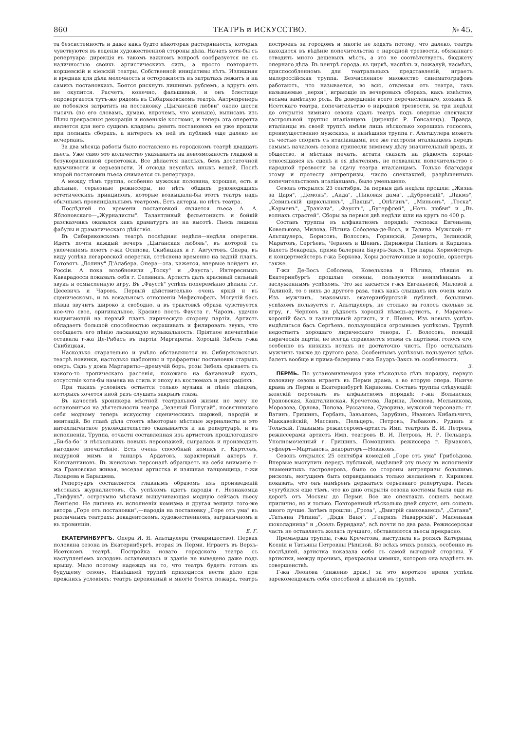860 ТЕАТРЪ и ИСКУССТВО. № 45.
та безсистемность и даже какъ будто нѣкоторая растерянность, которыя чувствуются въ веденіи художественной стороны дѣла. Начать хотя-бы съ репертуара: дирекція въ такомъ важномъ вопросѣ сообразуется не съ наличностью своихъ артистическихъ силъ, а просто повторяетъ коршевскій и кіевскій театры. Собственной иниціативы нѣтъ. Излишняя и вредная для дѣла мелочность и осторожность въ затратахъ лежитъ и на самихъ постановкахъ. Боятся рискнуть лишнимъ рублемъ, а вдругъ онъ не окупится. Расчетъ, конечно, фальшивый, и онъ блестяще опровергается тутъ-же рядомъ въ Сибиряковскомъ театрѣ. Антрепренеръ не побоялся затратить на постановку „Цыганской любви" около шести тысячъ (по его словамъ, думаю, впрочемъ, что меньше), выписавъ изъ Вѣны прекрасныя декораціи и новенькіе костюмы, и теперь эта оперетта является для него сущимъ кладомъ: девять постановокъ ея уже прошли при полныхъ сборахъ, а интересъ къ ней въ публикѣ еще далеко не исчерпанъ.
За два мѣсяца работы было поставлено въ городскомъ театрѣ двадцать пьесъ. Уже само это количество указываетъ на невозможность гладкой и безукоризненной срепетовки. Все дѣлается наспѣхъ, безъ достаточной вдумчивости и серьезности. И отсюда неуспѣхъ иныхъ вещей. Послѣ второй постановки пьеса снимается съ репертуара.
А между тѣмъ труппа, особенно мужская половина, хорошая, есть и дѣльные, серьезные режиссеры, но нѣтъ общихъ руководящихъ эстетическихъ принциповъ, которые возвышали-бы этотъ театръ надъ обычнымъ провинціальнымъ театромъ. Есть актеры, но нѣтъ театра.
Послѣдней по времени постановкой является пьеса А. А. Яблоновскаго—„Журналисты". Талантливый фельетонистъ и бойкій разсказчикъ оказался какъ драматургъ не на высотѣ. Пьеса лишена фабулы и драматическаго дѣйствія.
Въ Сибиряковскомъ театрѣ послѣдняя недѣля—недѣля оперетки. Идетъ почти каждый вечеръ „Цыганская любовь", въ которой съ увлеченіемъ поютъ г-жи Осипова, Скибицкая и г. Августовъ. Опера, въ виду успѣха легаровской оперетки, оттѣснена временно на задній планъ. Готовятъ „Долину" Д'Алабера. Опера—эта, кажется, впервые пойдетъ въ Россіи. А пока возобновили „Тоску" и „Фауста". Интереснымъ Каварадосси показалъ себя г. Селявинъ. Артистъ далъ красивый сильный звукъ и осмысленную игру. Въ „Фаустѣ" успѣхъ поперемѣнно дѣлили г.г. Цесевичъ и Чаровъ. Первый дѣйствительно очень яркій и въ сценическомъ, и въ вокальномъ отношеніи Мефистофель. Могучій басъ пѣвца звучитъ широко и свободно, а въ трактовкѣ образа чувствуется кое-что свое, оригинальное. Красиво поетъ Фауста г. Чаровъ, удачно выдвигающій на первый планъ лирическую сторону партіи. Артистъ обладаетъ большой способностью окрашивать и филировать звукъ, что сообщаетъ его пѣнію ласкающую музыкальность. Пріятное впечатлѣніе оставила г-жа Де-Рибасъ въ партіи Маргариты. Хорошій Зибель г-жа Скибицкая.
Насколько старательно и умѣло обставляются въ Сибиряковскомъ театрѣ новинки, настолько шаблонны и трафаретны постановки старыхъ оперъ. Садъ у дома Маргариты—дремучій боръ, розы Зибель срываетъ съ какого-то тропическаго растенія, похожаго на банановый кустъ, отсутствіе хотя-бы намека на стиль и эпоху въ костюмахъ и декораціяхъ.
При такихъ условіяхъ остается только музыка и пѣніе пѣвцовъ, которыхъ хочется иной разъ слушать закрывъ глаза.
Въ качествѣ хроникера мѣстной театральной жизни не могу не остановиться на дѣятельности театра „Зеленый Попугай", посвятившаго себя модному теперь искусству сценическихъ шаржей, пародій и имитацій. Во главѣ дѣла стоятъ нѣкоторые мѣстные журналисты и это интеллигентное руководительство сказывается и на репертуарѣ, и въ исполненіи. Труппа, отчасти составленная изъ артистовъ прошлогодняго „Би-ба-бо" и нѣсколькихъ новыхъ персонажей, сыгралась и производитъ выгодное впечатлѣніе. Есть очень способный комикъ г. Кяртсовъ, недурной мимъ и танцоръ Ардатовъ, характерный актеръ г. Константиновъ. Въ женскомъ персоналѣ обращаетъ на себя вниманіе г-жа Грановская живая, веселая артистка и изящная танцовщица, г-жи Лазарева и Барышева.
Репертуаръ составляется главнымъ образомъ изъ произведеній мѣстныхъ журналистовъ. Съ успѣхомъ идетъ пародія г. Незнакомца „Тайфунъ", остроумно мѣстами вышучивающая модную сейчасъ пьесу Ленгіеля. Не лишена въ исполненіи комизма и другая вещица того-же автора „Горе отъ постановки",—пародія на постановку „Горе отъ ума" въ различныхъ театрахъ: декадентскомъ, художественномъ, заграничномъ и въ провинціи.
Е. Г.
ЕКАТЕРИНБУРГЪ. Опера И. Я. Альтшулера (товарищество). Первая половина сезона въ Екатеринбургѣ, вторая въ Перми. Играетъ въ Верхъ-Исетскомъ театрѣ. Постройка новаго городского театра съ наступленіемъ холодовъ остановилась и зданіе не выведено даже подъ крышу. Мало поэтому надеждъ на то, что театръ будетъ готовъ къ будущему сезону. Нынѣшней труппѣ приходится вести дѣло при прежнихъ условіяхъ: театръ деревянный и многіе боятся пожара, театръ построенъ за городомъ и многіе не ходятъ потому, что далеко, театръ находится въ вѣдѣніе попечительства о народной трезвости, обязаннаго отводить много дешевыхъ мѣстъ, а это не соотвѣтствуетъ, бюджету опернаго дѣла. Въ центрѣ города, въ циркѣ, наспѣхъ и, пожалуй, насмѣхъ, приспособленномъ для театральныхъ представленій, играетъ малороссійская труппа. Безчисленное множество синематографовъ работаютъ, что называется, во всю, отвлекая отъ театра, такъ называемые „верхи", играющіе въ вечеровыхъ сборахъ, какъ извѣстно, весьма замѣтную роль. Въ довершеніе всего перечисленнаго, хозяинъ В. Исетскаго театра, попечительство о народной трезвости, за три недѣли до открытія зимняго сезона сдалъ театръ подъ оперные спектакли гастрольной труппы италіанцевъ (дирекція Р. Гонсалецъ). Правда, италіанцы въ своей труппѣ имѣли лишь нѣсколько хорошихъ голосовъ, преимущественно мужскихъ, и нынѣшняя труппа г. Альтшулера можетъ съ честью спорить съ италіанцами, все же гастроли италіанцевъ передъ самымъ началомъ сезона принесли зимнему дѣлу значительный вредъ, и общество, и мѣстная печать, кстати сказать на рѣдкость хорошо относящаяся къ сценѣ и ея дѣятелямъ, не похвалили попечительство о народной трезвости за сдачу театра италіанцамъ. Только благодаря этому и протесту антрепризы, число спектаклей, разрѣшенныхъ попечительствомъ италіанцамъ, было уменьшено.
Сезонъ открылся 23 сентября. За первыя двѣ недѣли прошли: „Жизнь за Царя", „Демонъ", „Аида", „Пиковая дама", „Дубровскій", „Лакмэ", „Севильскій цирюльникъ", „Паяцы", „Онѣгинъ", „Миньонъ", „Тоска", „Карменъ", „Травіата", „Фаустъ", „Бутерфлей", „Ночь любви" и „Въ волнахъ страстей". Сборы за первыя двѣ недѣли шли на кругъ по 400 р.
Составъ труппы въ алфавитномъ порядкѣ: госпожи Евгеньева, Ковелькова, Милова, Нѣгина Соболева-де-Восъ, и Талина. Мужской: гг. Альтшулеръ, Борисовъ, Волосовъ, Горянскій, Демертъ, Зелинскій, Маратовъ, Сергѣевъ, Черновъ и Шеинъ. Дирижеры Паліевъ и Каршонъ. Балетъ Векарецъ, прима балерина Бауэръ-Заксъ. Три пары. Хормейстеръ и концертмейстеръ г-жа Беркова. Хоры достаточные и хорошіе, оркестръ также.
Г-жи Де-Восъ Соболева, Ковелькова и Нѣгина, пѣвшія въ Екатеринбургѣ прошлые сезоны, пользуются неизмѣннымъ и заслуженнымъ успѣхомъ. Что же касается г-жъ Евгеньевой, Миловой и Талиной, то о нихъ до другого раза, такъ какъ слышалъ ихъ очень мало. Изъ мужчинъ, знакомыхъ екатеринбургской публикѣ, большимъ успѣхомъ пользуется г. Альтшулеръ, не столько за голосъ сколько за игру, г. Черновъ на рѣдкость хорошій пѣвецъ-артистъ, г. Маратовъ-хорошій басъ и талантливый артистъ, и г. Шеинъ. Изъ новыхъ успѣлъ выдѣлиться басъ Сергѣевъ, пользующійся огромнымъ успѣхомъ. Труппѣ недостаетъ хорошаго лирическаго тенора. Г. Волосовъ, поющій лирическія партіи, не всегда справляется этими съ партіями, голосъ его, особенно въ низкихъ нотахъ не достаточно чистъ. Про остальныхъ мужчинъ также до другого раза. Особеннымъ успѣхомъ пользуется здѣсь балетъ вообще и прима-балерина г-жа Бауэръ-Заксъ въ особенности.
З.
ПЕРМЬ. По установившемуся уже нѣсколько лѣтъ порядку, первую половину сезона играетъ въ Перми драма, а во вторую опера. Нынче драма въ Перми и Екатеринбургѣ Кирикова. Составъ труппы слѣдующій: женскій персоналъ въ алфавитномъ порядкѣ: г-жи Волынская, Грановская, Кашталинская, Кречетова, Ларина, Леонова, Мельникова, Морозова, Орлова, Попова, Руссанова, Суворина, мужской персоналъ: гг. Ватинъ, Гришинъ, Горбань, Завьяловъ, Зарубинъ, Ивановъ Кибальчичъ, Маккавейскій, Массинъ, Пельцеръ, Петровъ, Рыбаковъ, Рудинъ и Тольскій. Главнымъ режиссеромъ-артистъ Имп. театровъ В. И. Петровъ, режиссерами артистъ Имп. театровъ В. И. Петровъ, Н. Р. Пельцеръ. Уполномоченный г. Гришинъ. Помощникъ режиссера г. Ермаковъ, суфлеръ—Мартыновъ, декораторъ—Новиковъ.
Сезонъ открылся 25 сентября комедіей „Горе отъ ума" Грибоѣдова. Впервые выступить передъ публикой, видѣвшей эту пьесу въ исполненіи знаменитыхъ гастролеровъ, было со стороны антрепризы большимъ рискомъ, могущимъ быть оправданнымъ только желаніемъ г. Кирикова показать, что онъ намѣренъ держаться серьезнаго репертуара. Рискъ усугубился еще тѣмъ, что ко дню открытія сезона костюмы были еще въ дорогѣ отъ Москвы до Перми. Все же спектакль сошелъ весьма прилично, но и только. Повторенный нѣсколько дней спустя, онъ сошелъ много лучше. Затѣмъ прошли: „Гроза", „Дмитрій самозванецъ", „Сатана", „Татьяна Рѣпина", „Дядя Ваня", „Генрихъ Наваррскій", Маленькая шоколадница" и „Оселъ Буридана", всѣ почти по два раза. Режиссерская часть не оставляетъ желать лучшаго, обставляются пьесы прекрасно.
Премьерша труппы, г-жа Кречетова, выступила въ роляхъ Катерины, Ксеніи и Татьяны Петровны Рѣпиной. Во всѣхъ этихъ роляхъ, особенно въ послѣдней, артистка показала себя съ самой выгодной стороны. У артистки, между прочимъ, прекрасная мимика, которою она владѣетъ въ совершенствѣ.
Г-жа Леонова (инженю драм.) за это короткое время успѣла зарекомендовать себя способной и цѣнной въ труппѣ.